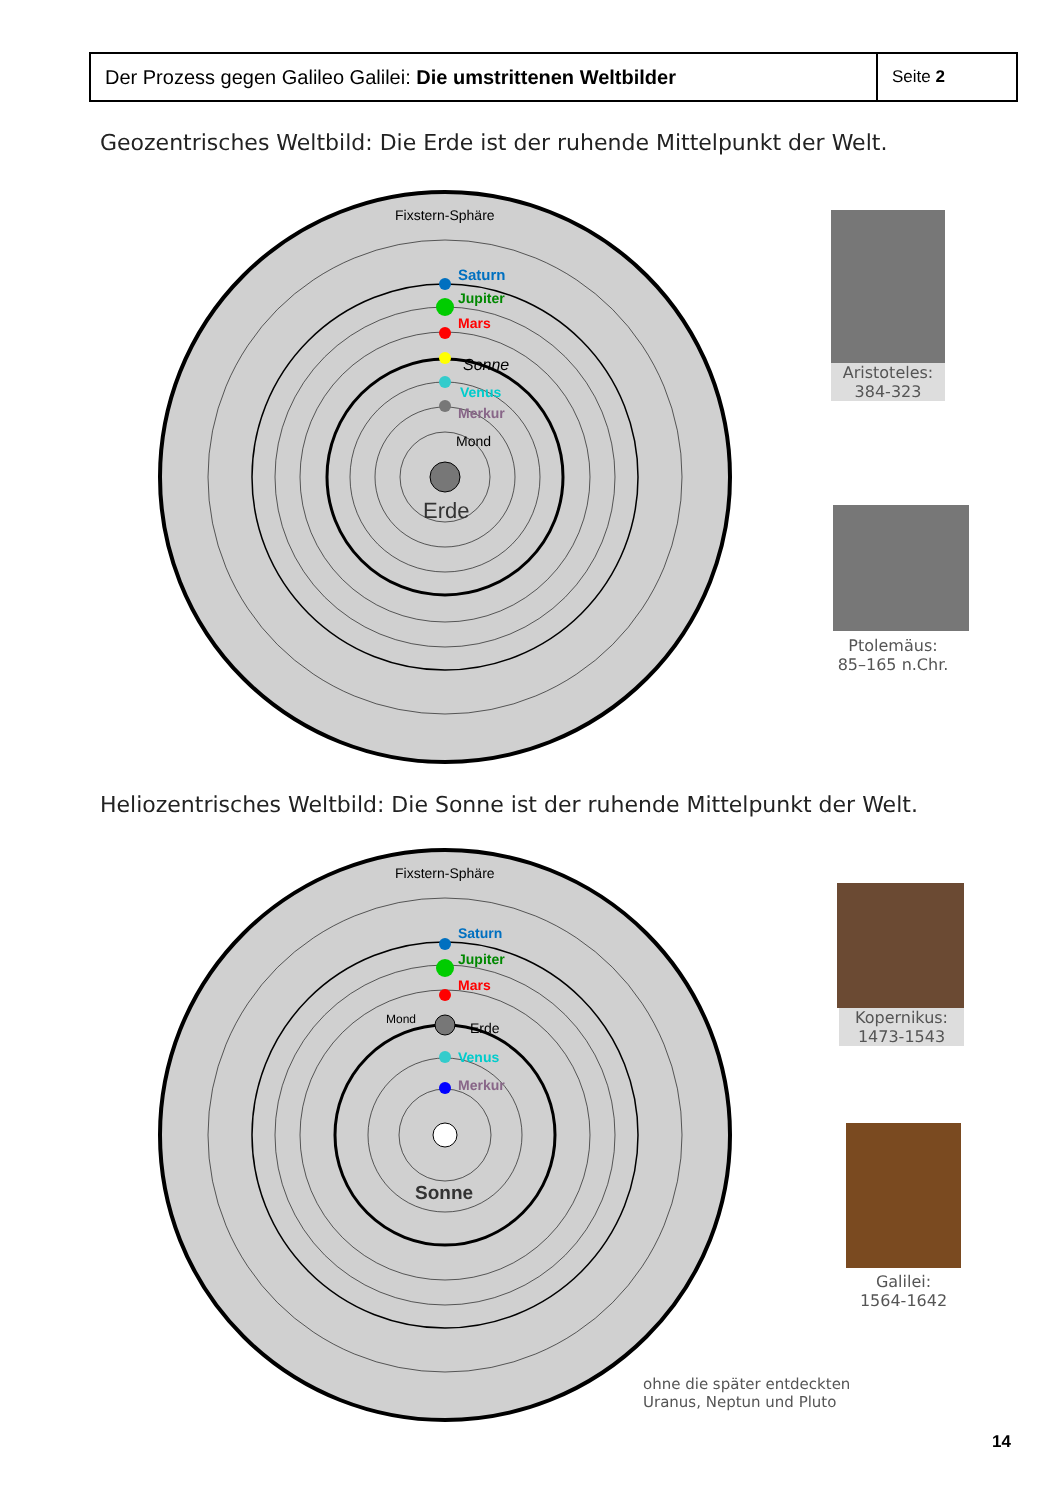| Der Prozess gegen Galileo Galilei: Die umstrittenen Weltbilder | Seite 2 |
Geozentrisches Weltbild: Die Erde ist der ruhende Mittelpunkt der Welt.
Erde
Fixstern-Sphäre
Saturn
Jupiter
Mars
Sonne
Venus
Merkur
Mond
Aristoteles:
384-323
Ptolemäus:
85–165 n.Chr.
Heliozentrisches Weltbild: Die Sonne ist der ruhende Mittelpunkt der Welt.
Sonne
Fixstern-Sphäre
Saturn
Jupiter
Mars
Mond
Erde
Venus
Merkur
Kopernikus:
1473-1543
Galilei:
1564-1642
ohne die später entdeckten
Uranus, Neptun und Pluto
14